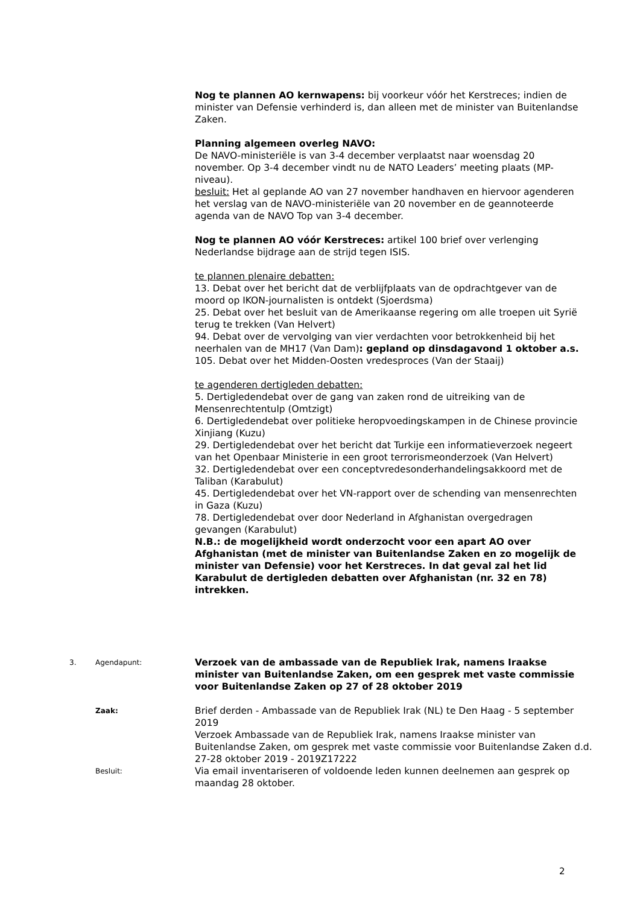Nog te plannen AO kernwapens: bij voorkeur vóór het Kerstreces; indien de minister van Defensie verhinderd is, dan alleen met de minister van Buitenlandse Zaken.
Planning algemeen overleg NAVO:
De NAVO-ministeriële is van 3-4 december verplaatst naar woensdag 20 november. Op 3-4 december vindt nu de NATO Leaders’ meeting plaats (MP-niveau).
besluit: Het al geplande AO van 27 november handhaven en hiervoor agenderen het verslag van de NAVO-ministeriële van 20 november en de geannoteerde agenda van de NAVO Top van 3-4 december.
Nog te plannen AO vóór Kerstreces: artikel 100 brief over verlenging Nederlandse bijdrage aan de strijd tegen ISIS.
te plannen plenaire debatten:
13. Debat over het bericht dat de verblijfplaats van de opdrachtgever van de moord op IKON-journalisten is ontdekt (Sjoerdsma)
25. Debat over het besluit van de Amerikaanse regering om alle troepen uit Syrië terug te trekken (Van Helvert)
94. Debat over de vervolging van vier verdachten voor betrokkenheid bij het neerhalen van de MH17 (Van Dam): gepland op dinsdagavond 1 oktober a.s.
105. Debat over het Midden-Oosten vredesproces (Van der Staaij)
te agenderen dertigleden debatten:
5. Dertigledendebat over de gang van zaken rond de uitreiking van de Mensenrechtentulp (Omtzigt)
6. Dertigledendebat over politieke heropvoedingskampen in de Chinese provincie Xinjiang (Kuzu)
29. Dertigledendebat over het bericht dat Turkije een informatieverzoek negeert van het Openbaar Ministerie in een groot terrorismeonderzoek (Van Helvert)
32. Dertigledendebat over een conceptvredesonderhandelingsakkoord met de Taliban (Karabulut)
45. Dertigledendebat over het VN-rapport over de schending van mensenrechten in Gaza (Kuzu)
78. Dertigledendebat over door Nederland in Afghanistan overgedragen gevangen (Karabulut)
N.B.: de mogelijkheid wordt onderzocht voor een apart AO over Afghanistan (met de minister van Buitenlandse Zaken en zo mogelijk de minister van Defensie) voor het Kerstreces. In dat geval zal het lid Karabulut de dertigleden debatten over Afghanistan (nr. 32 en 78) intrekken.
3. Agendapunt:
Verzoek van de ambassade van de Republiek Irak, namens Iraakse minister van Buitenlandse Zaken, om een gesprek met vaste commissie voor Buitenlandse Zaken op 27 of 28 oktober 2019
Zaak:
Brief derden - Ambassade van de Republiek Irak (NL) te Den Haag - 5 september 2019
Verzoek Ambassade van de Republiek Irak, namens Iraakse minister van Buitenlandse Zaken, om gesprek met vaste commissie voor Buitenlandse Zaken d.d. 27-28 oktober 2019 - 2019Z17222
Besluit:
Via email inventariseren of voldoende leden kunnen deelnemen aan gesprek op maandag 28 oktober.
2